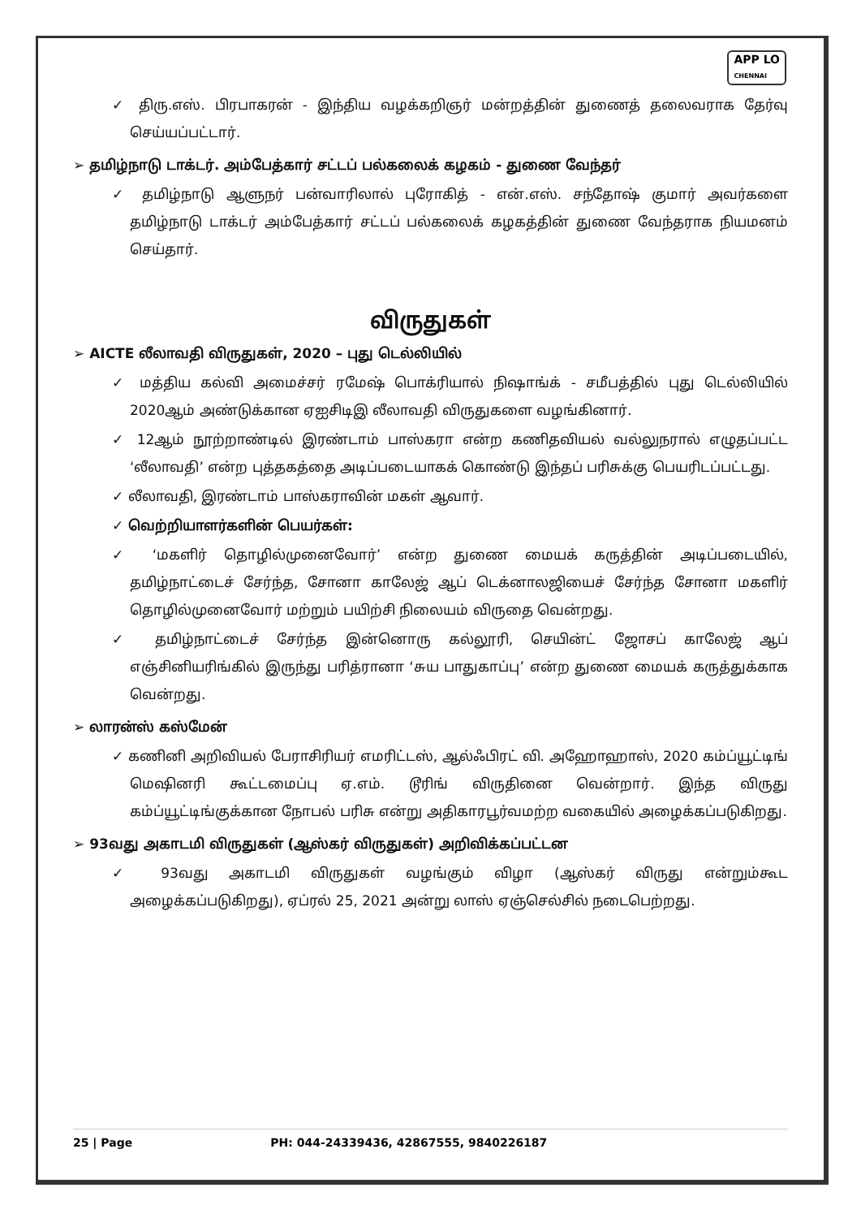APP LO
CHENNAI
✓ திரு.எஸ். பிரபாகரன் - இந்திய வழக்கறிஞர் மன்றத்தின் துணைத் தலைவராக தேர்வு செய்யப்பட்டார்.
➢ தமிழ்நாடு டாக்டர். அம்பேத்கார் சட்டப் பல்கலைக் கழகம் - துணை வேந்தர்
✓ தமிழ்நாடு ஆளுநர் பன்வாரிலால் புரோகித் - என்.எஸ். சந்தோஷ் குமார் அவர்களை தமிழ்நாடு டாக்டர் அம்பேத்கார் சட்டப் பல்கலைக் கழகத்தின் துணை வேந்தராக நியமனம் செய்தார்.
விருதுகள்
➢ AICTE லீலாவதி விருதுகள், 2020 – புது டெல்லியில்
✓ மத்திய கல்வி அமைச்சர் ரமேஷ் பொக்ரியால் நிஷாங்க் - சமீபத்தில் புது டெல்லியில் 2020ஆம் அண்டுக்கான ஏஐசிடிஇ லீலாவதி விருதுகளை வழங்கினார்.
✓ 12ஆம் நூற்றாண்டில் இரண்டாம் பாஸ்கரா என்ற கணிதவியல் வல்லுநரால் எழுதப்பட்ட ‘லீலாவதி’ என்ற புத்தகத்தை அடிப்படையாகக் கொண்டு இந்தப் பரிசுக்கு பெயரிடப்பட்டது.
✓ லீலாவதி, இரண்டாம் பாஸ்கராவின் மகள் ஆவார்.
✓ வெற்றியாளர்களின் பெயர்கள்:
✓ ‘மகளிர் தொழில்முனைவோர்’ என்ற துணை மையக் கருத்தின் அடிப்படையில், தமிழ்நாட்டைச் சேர்ந்த, சோனா காலேஜ் ஆப் டெக்னாலஜியைச் சேர்ந்த சோனா மகளிர் தொழில்முனைவோர் மற்றும் பயிற்சி நிலையம் விருதை வென்றது.
✓ தமிழ்நாட்டைச் சேர்ந்த இன்னொரு கல்லூரி, செயின்ட் ஜோசப் காலேஜ் ஆப் எஞ்சினியரிங்கில் இருந்து பரித்ரானா ‘சுய பாதுகாப்பு’ என்ற துணை மையக் கருத்துக்காக வென்றது.
➢ லாரன்ஸ் கஸ்மேன்
✓ கணினி அறிவியல் பேராசிரியர் எமரிட்டஸ், ஆல்ஃபிரட் வி. அஹோஹாஸ், 2020 கம்ப்யூட்டிங் மெஷினரி கூட்டமைப்பு ஏ.எம். டூரிங் விருதினை வென்றார். இந்த விருது கம்ப்யூட்டிங்குக்கான நோபல் பரிசு என்று அதிகாரபூர்வமற்ற வகையில் அழைக்கப்படுகிறது.
➢ 93வது அகாடமி விருதுகள் (ஆஸ்கர் விருதுகள்) அறிவிக்கப்பட்டன
✓ 93வது அகாடமி விருதுகள் வழங்கும் விழா (ஆஸ்கர் விருது என்றும்கூட அழைக்கப்படுகிறது), ஏப்ரல் 25, 2021 அன்று லாஸ் ஏஞ்செல்சில் நடைபெற்றது.
25 | Page PH: 044-24339436, 42867555, 9840226187